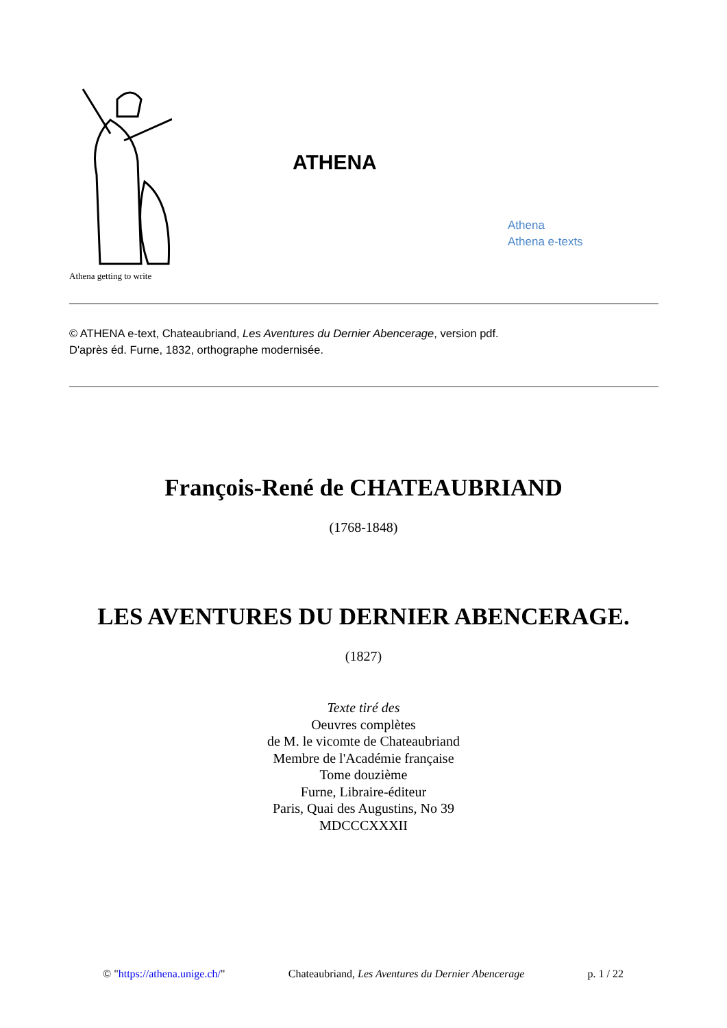Athena getting to write
ATHENA
Athena
Athena e-texts
© ATHENA e-text, Chateaubriand, Les Aventures du Dernier Abencerage, version pdf.
D'après éd. Furne, 1832, orthographe modernisée.
François-René de CHATEAUBRIAND
(1768-1848)
LES AVENTURES DU DERNIER ABENCERAGE.
(1827)
Texte tiré des
Oeuvres complètes
de M. le vicomte de Chateaubriand
Membre de l'Académie française
Tome douzième
Furne, Libraire-éditeur
Paris, Quai des Augustins, No 39
MDCCCXXXII
© "https://athena.unige.ch/" Chateaubriand, Les Aventures du Dernier Abencerage p. 1 / 22